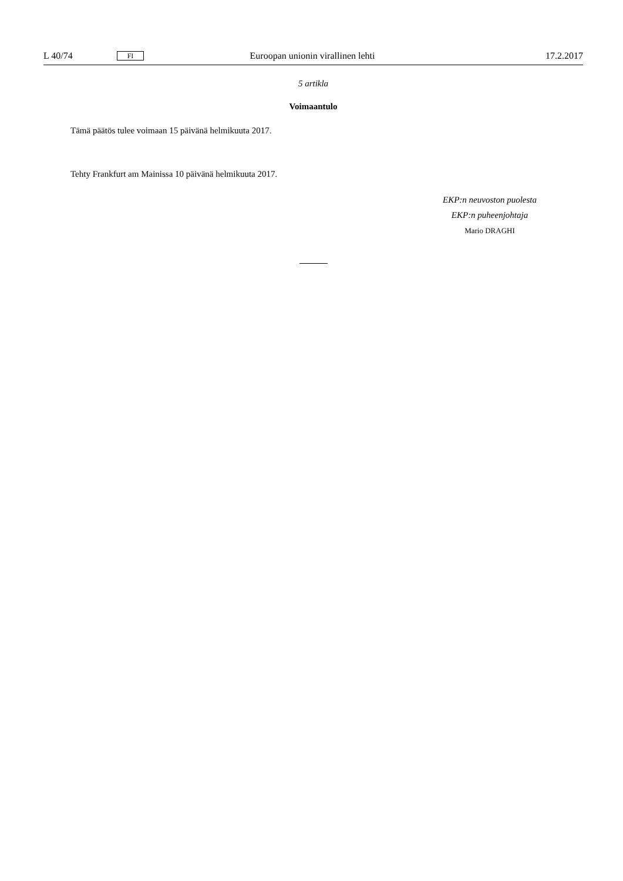L 40/74 FI Euroopan unionin virallinen lehti 17.2.2017
5 artikla
Voimaantulo
Tämä päätös tulee voimaan 15 päivänä helmikuuta 2017.
Tehty Frankfurt am Mainissa 10 päivänä helmikuuta 2017.
EKP:n neuvoston puolesta
EKP:n puheenjohtaja
Mario DRAGHI